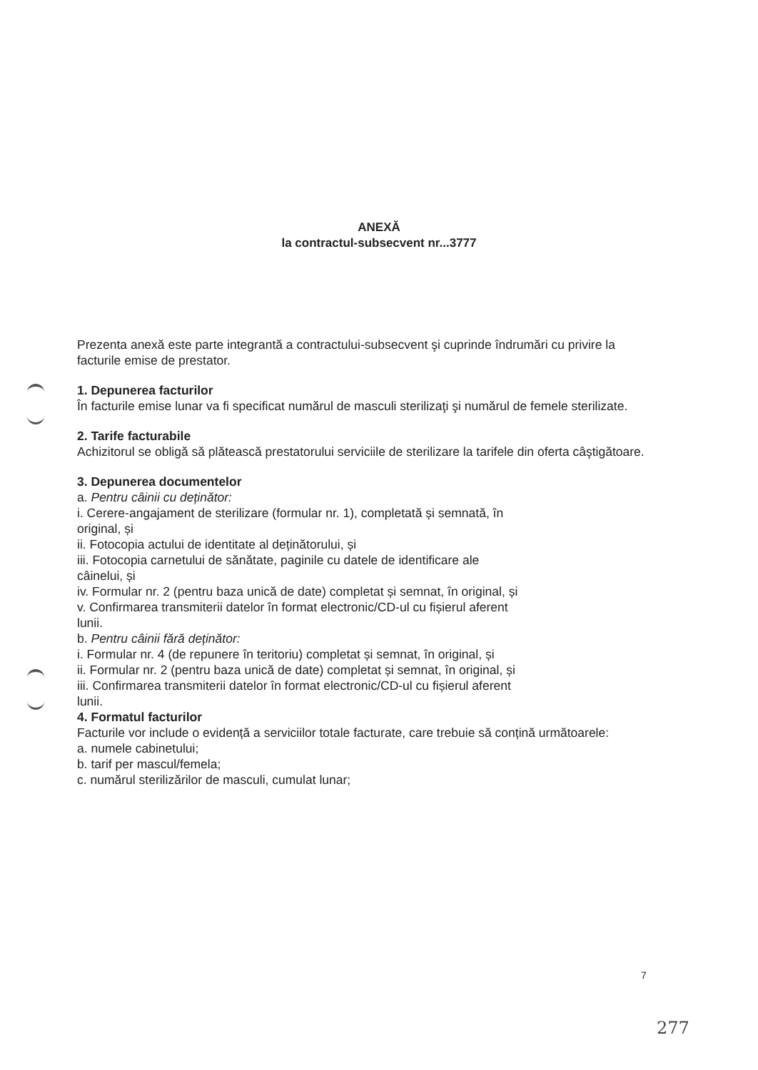ANEXĂ
la contractul-subsecvent nr...3777
Prezenta anexă este parte integrantă a contractului-subsecvent şi cuprinde îndrumări cu privire la facturile emise de prestator.
1. Depunerea facturilor
În facturile emise lunar va fi specificat numărul de masculi sterilizaţi şi numărul de femele sterilizate.
2. Tarife facturabile
Achizitorul se obligă să plătească prestatorului serviciile de sterilizare la tarifele din oferta câştigătoare.
3. Depunerea documentelor
a. Pentru câinii cu deținător:
i. Cerere-angajament de sterilizare (formular nr. 1), completată și semnată, în original, și
ii. Fotocopia actului de identitate al deținătorului, și
iii. Fotocopia carnetului de sănătate, paginile cu datele de identificare ale câinelui, și
iv. Formular nr. 2 (pentru baza unică de date) completat și semnat, în original, și
v. Confirmarea transmiterii datelor în format electronic/CD-ul cu fișierul aferent lunii.
b. Pentru câinii fără deținător:
i. Formular nr. 4 (de repunere în teritoriu) completat și semnat, în original, și
ii. Formular nr. 2 (pentru baza unică de date) completat și semnat, în original, și
iii. Confirmarea transmiterii datelor în format electronic/CD-ul cu fișierul aferent lunii.
4. Formatul facturilor
Facturile vor include o evidență a serviciilor totale facturate, care trebuie să conțină următoarele:
a. numele cabinetului;
b. tarif per mascul/femela;
c. numărul sterilizărilor de masculi, cumulat lunar;
7
277